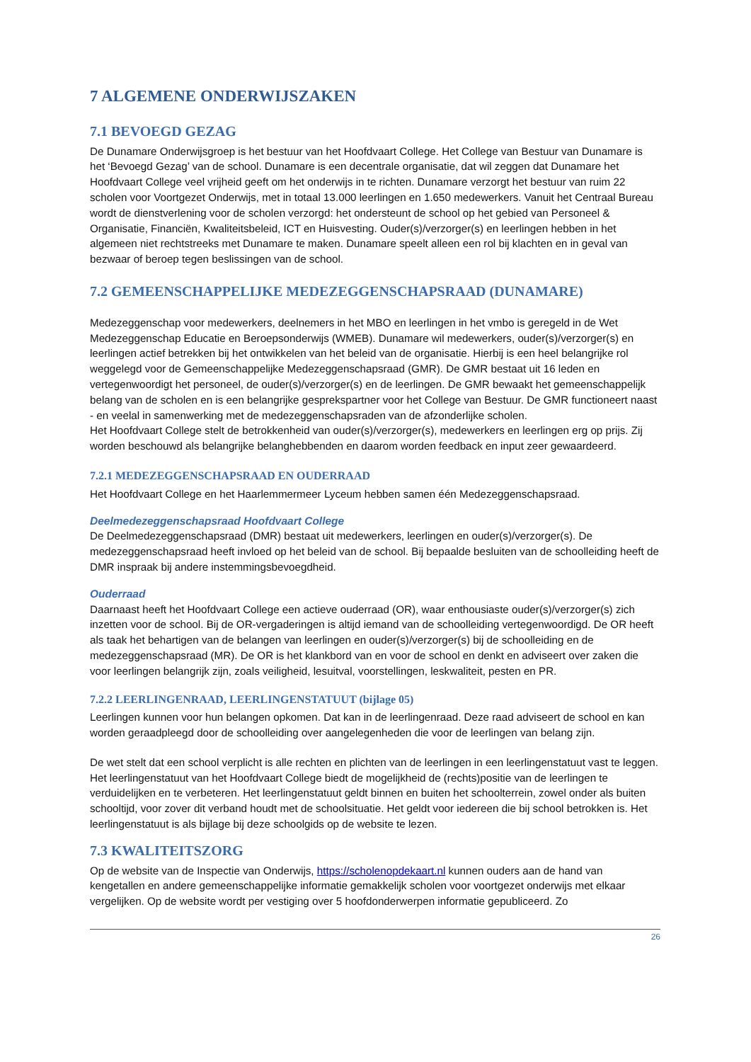7 ALGEMENE ONDERWIJSZAKEN
7.1 BEVOEGD GEZAG
De Dunamare Onderwijsgroep is het bestuur van het Hoofdvaart College. Het College van Bestuur van Dunamare is het ‘Bevoegd Gezag’ van de school. Dunamare is een decentrale organisatie, dat wil zeggen dat Dunamare het Hoofdvaart College veel vrijheid geeft om het onderwijs in te richten. Dunamare verzorgt het bestuur van ruim 22 scholen voor Voortgezet Onderwijs, met in totaal 13.000 leerlingen en 1.650 medewerkers. Vanuit het Centraal Bureau wordt de dienstverlening voor de scholen verzorgd: het ondersteunt de school op het gebied van Personeel & Organisatie, Financiën, Kwaliteitsbeleid, ICT en Huisvesting. Ouder(s)/verzorger(s) en leerlingen hebben in het algemeen niet rechtstreeks met Dunamare te maken. Dunamare speelt alleen een rol bij klachten en in geval van bezwaar of beroep tegen beslissingen van de school.
7.2 GEMEENSCHAPPELIJKE MEDEZEGGENSCHAPSRAAD (DUNAMARE)
Medezeggenschap voor medewerkers, deelnemers in het MBO en leerlingen in het vmbo is geregeld in de Wet Medezeggenschap Educatie en Beroepsonderwijs (WMEB). Dunamare wil medewerkers, ouder(s)/verzorger(s) en leerlingen actief betrekken bij het ontwikkelen van het beleid van de organisatie. Hierbij is een heel belangrijke rol weggelegd voor de Gemeenschappelijke Medezeggenschapsraad (GMR). De GMR bestaat uit 16 leden en vertegenwoordigt het personeel, de ouder(s)/verzorger(s) en de leerlingen. De GMR bewaakt het gemeenschappelijk belang van de scholen en is een belangrijke gesprekspartner voor het College van Bestuur. De GMR functioneert naast - en veelal in samenwerking met de medezeggenschapsraden van de afzonderlijke scholen.
Het Hoofdvaart College stelt de betrokkenheid van ouder(s)/verzorger(s), medewerkers en leerlingen erg op prijs. Zij worden beschouwd als belangrijke belanghebbenden en daarom worden feedback en input zeer gewaardeerd.
7.2.1 MEDEZEGGENSCHAPSRAAD EN OUDERRAAD
Het Hoofdvaart College en het Haarlemmermeer Lyceum hebben samen één Medezeggenschapsraad.
Deelmedezeggenschapsraad Hoofdvaart College
De Deelmedezeggenschapsraad (DMR) bestaat uit medewerkers, leerlingen en ouder(s)/verzorger(s). De medezeggenschapsraad heeft invloed op het beleid van de school. Bij bepaalde besluiten van de schoolleiding heeft de DMR inspraak bij andere instemmingsbevoegdheid.
Ouderraad
Daarnaast heeft het Hoofdvaart College een actieve ouderraad (OR), waar enthousiaste ouder(s)/verzorger(s) zich inzetten voor de school. Bij de OR-vergaderingen is altijd iemand van de schoolleiding vertegenwoordigd. De OR heeft als taak het behartigen van de belangen van leerlingen en ouder(s)/verzorger(s) bij de schoolleiding en de medezeggenschapsraad (MR). De OR is het klankbord van en voor de school en denkt en adviseert over zaken die voor leerlingen belangrijk zijn, zoals veiligheid, lesuitval, voorstellingen, leskwaliteit, pesten en PR.
7.2.2 LEERLINGENRAAD, LEERLINGENSTATUUT (bijlage 05)
Leerlingen kunnen voor hun belangen opkomen. Dat kan in de leerlingenraad. Deze raad adviseert de school en kan worden geraadpleegd door de schoolleiding over aangelegenheden die voor de leerlingen van belang zijn.
De wet stelt dat een school verplicht is alle rechten en plichten van de leerlingen in een leerlingenstatuut vast te leggen. Het leerlingenstatuut van het Hoofdvaart College biedt de mogelijkheid de (rechts)positie van de leerlingen te verduidelijken en te verbeteren. Het leerlingenstatuut geldt binnen en buiten het schoolterrein, zowel onder als buiten schooltijd, voor zover dit verband houdt met de schoolsituatie. Het geldt voor iedereen die bij school betrokken is. Het leerlingenstatuut is als bijlage bij deze schoolgids op de website te lezen.
7.3 KWALITEITSZORG
Op de website van de Inspectie van Onderwijs, https://scholenopdekaart.nl kunnen ouders aan de hand van kengetallen en andere gemeenschappelijke informatie gemakkelijk scholen voor voortgezet onderwijs met elkaar vergelijken. Op de website wordt per vestiging over 5 hoofdonderwerpen informatie gepubliceerd. Zo
26